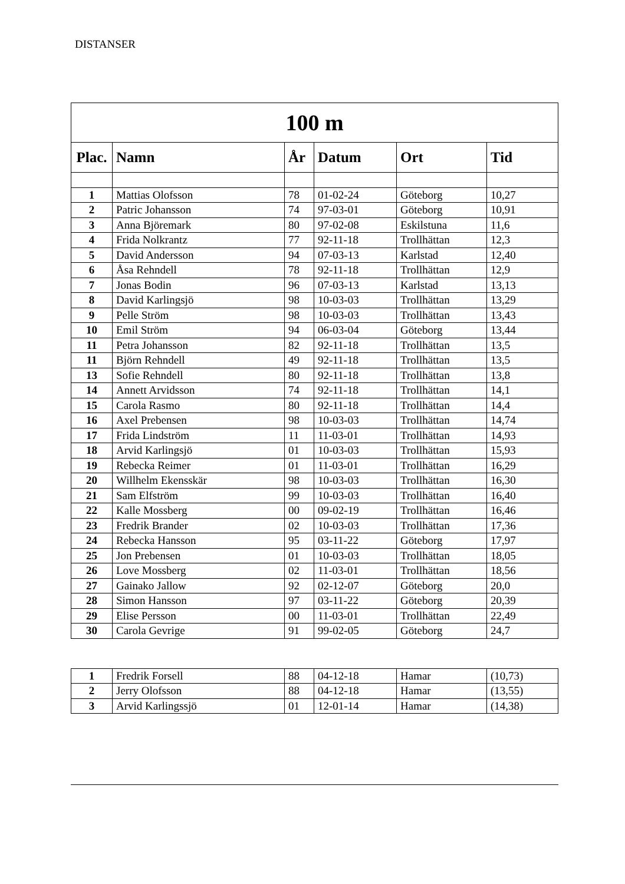DISTANSER
| 100 m | | | | | |
| --- | --- | --- | --- | --- | --- |
| Plac. | Namn | År | Datum | Ort | Tid |
| 1 | Mattias Olofsson | 78 | 01-02-24 | Göteborg | 10,27 |
| 2 | Patric Johansson | 74 | 97-03-01 | Göteborg | 10,91 |
| 3 | Anna Björemark | 80 | 97-02-08 | Eskilstuna | 11,6 |
| 4 | Frida Nolkrantz | 77 | 92-11-18 | Trollhättan | 12,3 |
| 5 | David Andersson | 94 | 07-03-13 | Karlstad | 12,40 |
| 6 | Åsa Rehndell | 78 | 92-11-18 | Trollhättan | 12,9 |
| 7 | Jonas Bodin | 96 | 07-03-13 | Karlstad | 13,13 |
| 8 | David Karlingsjö | 98 | 10-03-03 | Trollhättan | 13,29 |
| 9 | Pelle Ström | 98 | 10-03-03 | Trollhättan | 13,43 |
| 10 | Emil Ström | 94 | 06-03-04 | Göteborg | 13,44 |
| 11 | Petra Johansson | 82 | 92-11-18 | Trollhättan | 13,5 |
| 11 | Björn Rehndell | 49 | 92-11-18 | Trollhättan | 13,5 |
| 13 | Sofie Rehndell | 80 | 92-11-18 | Trollhättan | 13,8 |
| 14 | Annett Arvidsson | 74 | 92-11-18 | Trollhättan | 14,1 |
| 15 | Carola Rasmo | 80 | 92-11-18 | Trollhättan | 14,4 |
| 16 | Axel Prebensen | 98 | 10-03-03 | Trollhättan | 14,74 |
| 17 | Frida Lindström | 11 | 11-03-01 | Trollhättan | 14,93 |
| 18 | Arvid Karlingsjö | 01 | 10-03-03 | Trollhättan | 15,93 |
| 19 | Rebecka Reimer | 01 | 11-03-01 | Trollhättan | 16,29 |
| 20 | Willhelm Ekensskär | 98 | 10-03-03 | Trollhättan | 16,30 |
| 21 | Sam Elfström | 99 | 10-03-03 | Trollhättan | 16,40 |
| 22 | Kalle Mossberg | 00 | 09-02-19 | Trollhättan | 16,46 |
| 23 | Fredrik Brander | 02 | 10-03-03 | Trollhättan | 17,36 |
| 24 | Rebecka Hansson | 95 | 03-11-22 | Göteborg | 17,97 |
| 25 | Jon Prebensen | 01 | 10-03-03 | Trollhättan | 18,05 |
| 26 | Love Mossberg | 02 | 11-03-01 | Trollhättan | 18,56 |
| 27 | Gainako Jallow | 92 | 02-12-07 | Göteborg | 20,0 |
| 28 | Simon Hansson | 97 | 03-11-22 | Göteborg | 20,39 |
| 29 | Elise Persson | 00 | 11-03-01 | Trollhättan | 22,49 |
| 30 | Carola Gevrige | 91 | 99-02-05 | Göteborg | 24,7 |
| 1 | Fredrik Forsell | 88 | 04-12-18 | Hamar | (10,73) |
| 2 | Jerry Olofsson | 88 | 04-12-18 | Hamar | (13,55) |
| 3 | Arvid Karlingssjö | 01 | 12-01-14 | Hamar | (14,38) |